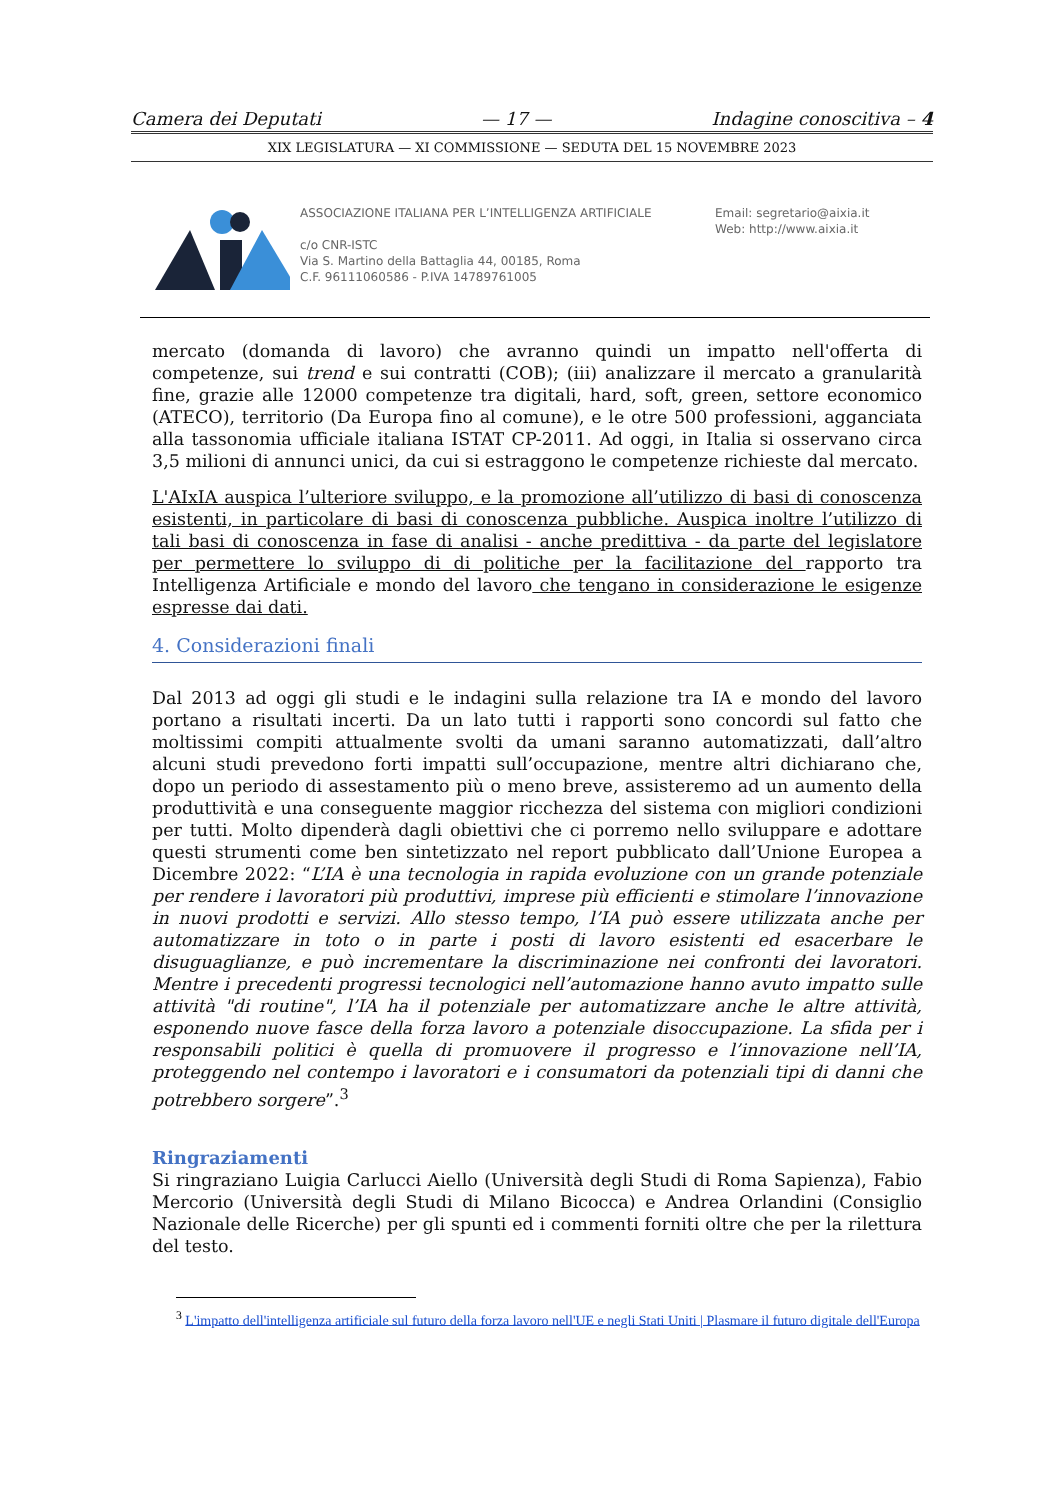Camera dei Deputati — 17 — Indagine conoscitiva – 4
XIX LEGISLATURA — XI COMMISSIONE — SEDUTA DEL 15 NOVEMBRE 2023
ASSOCIAZIONE ITALIANA PER L’INTELLIGENZA ARTIFICIALE
c/o CNR-ISTC
Via S. Martino della Battaglia 44, 00185, Roma
C.F. 96111060586 - P.IVA 14789761005
Email: segretario@aixia.it
Web: http://www.aixia.it
mercato (domanda di lavoro) che avranno quindi un impatto nell'offerta di competenze, sui trend e sui contratti (COB); (iii) analizzare il mercato a granularità fine, grazie alle 12000 competenze tra digitali, hard, soft, green, settore economico (ATECO), territorio (Da Europa fino al comune), e le otre 500 professioni, agganciata alla tassonomia ufficiale italiana ISTAT CP-2011. Ad oggi, in Italia si osservano circa 3,5 milioni di annunci unici, da cui si estraggono le competenze richieste dal mercato.
L'AIxIA auspica l’ulteriore sviluppo, e la promozione all’utilizzo di basi di conoscenza esistenti, in particolare di basi di conoscenza pubbliche. Auspica inoltre l’utilizzo di tali basi di conoscenza in fase di analisi - anche predittiva - da parte del legislatore per permettere lo sviluppo di di politiche per la facilitazione del rapporto tra Intelligenza Artificiale e mondo del lavoro che tengano in considerazione le esigenze espresse dai dati.
4. Considerazioni finali
Dal 2013 ad oggi gli studi e le indagini sulla relazione tra IA e mondo del lavoro portano a risultati incerti. Da un lato tutti i rapporti sono concordi sul fatto che moltissimi compiti attualmente svolti da umani saranno automatizzati, dall’altro alcuni studi prevedono forti impatti sull’occupazione, mentre altri dichiarano che, dopo un periodo di assestamento più o meno breve, assisteremo ad un aumento della produttività e una conseguente maggior ricchezza del sistema con migliori condizioni per tutti. Molto dipenderà dagli obiettivi che ci porremo nello sviluppare e adottare questi strumenti come ben sintetizzato nel report pubblicato dall’Unione Europea a Dicembre 2022: “L’IA è una tecnologia in rapida evoluzione con un grande potenziale per rendere i lavoratori più produttivi, imprese più efficienti e stimolare l’innovazione in nuovi prodotti e servizi. Allo stesso tempo, l’IA può essere utilizzata anche per automatizzare in toto o in parte i posti di lavoro esistenti ed esacerbare le disuguaglianze, e può incrementare la discriminazione nei confronti dei lavoratori. Mentre i precedenti progressi tecnologici nell’automazione hanno avuto impatto sulle attività "di routine", l’IA ha il potenziale per automatizzare anche le altre attività, esponendo nuove fasce della forza lavoro a potenziale disoccupazione. La sfida per i responsabili politici è quella di promuovere il progresso e l’innovazione nell’IA, proteggendo nel contempo i lavoratori e i consumatori da potenziali tipi di danni che potrebbero sorgere”.<sup>3</sup>
Ringraziamenti
Si ringraziano Luigia Carlucci Aiello (Università degli Studi di Roma Sapienza), Fabio Mercorio (Università degli Studi di Milano Bicocca) e Andrea Orlandini (Consiglio Nazionale delle Ricerche) per gli spunti ed i commenti forniti oltre che per la rilettura del testo.
<sup>3</sup> L'impatto dell'intelligenza artificiale sul futuro della forza lavoro nell'UE e negli Stati Uniti | Plasmare il futuro digitale dell'Europa